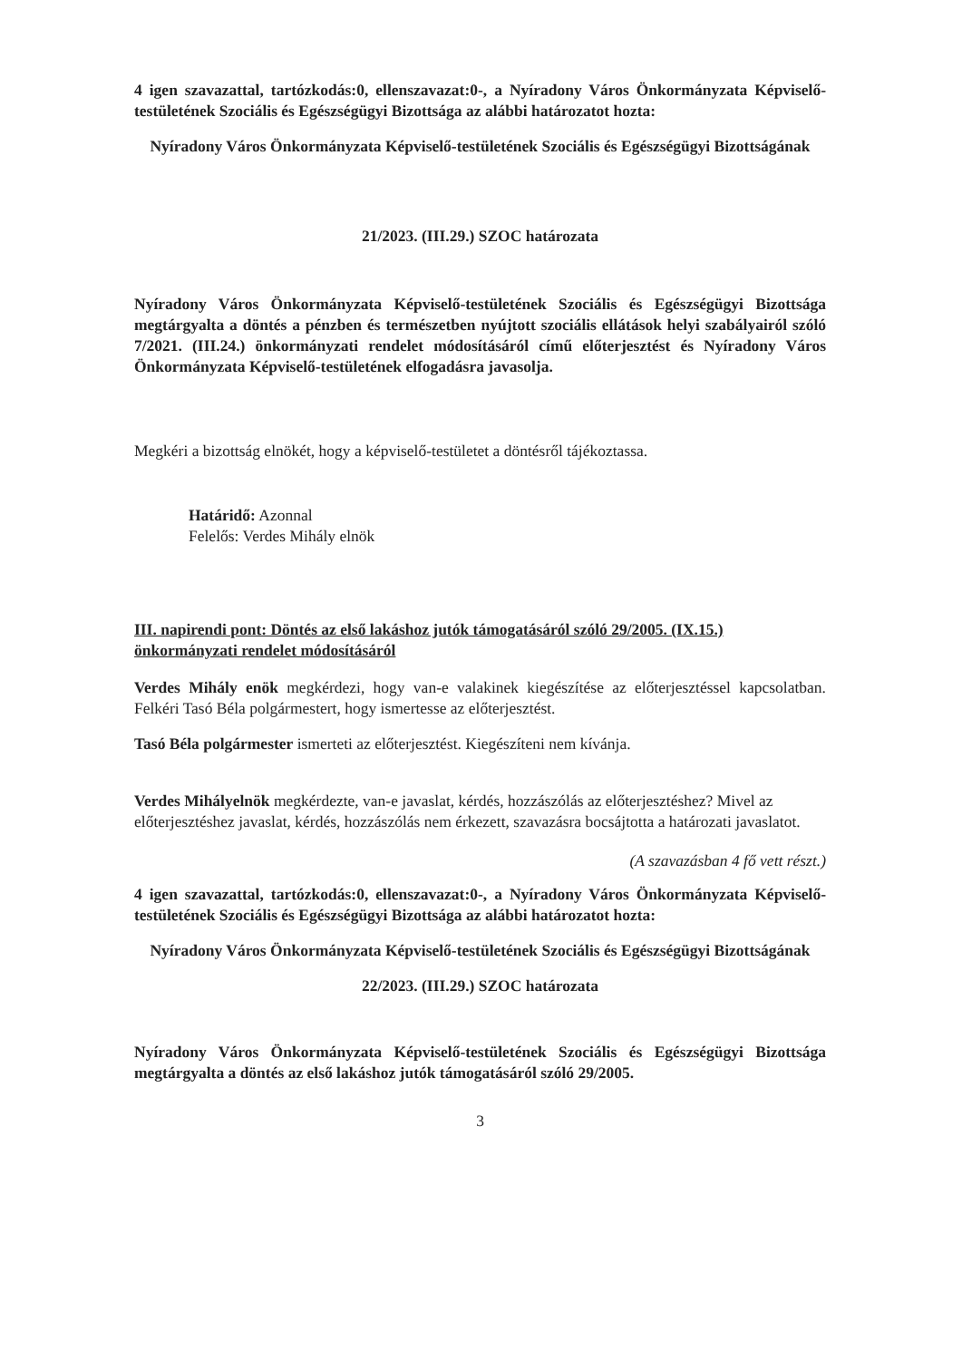4 igen szavazattal, tartózkodás:0, ellenszavazat:0-, a Nyíradony Város Önkormányzata Képviselő-testületének Szociális és Egészségügyi Bizottsága az alábbi határozatot hozta:
Nyíradony Város Önkormányzata Képviselő-testületének Szociális és Egészségügyi Bizottságának
21/2023. (III.29.) SZOC határozata
Nyíradony Város Önkormányzata Képviselő-testületének Szociális és Egészségügyi Bizottsága megtárgyalta a döntés a pénzben és természetben nyújtott szociális ellátások helyi szabályairól szóló 7/2021. (III.24.) önkormányzati rendelet módosításáról című előterjesztést és Nyíradony Város Önkormányzata Képviselő-testületének elfogadásra javasolja.
Megkéri a bizottság elnökét, hogy a képviselő-testületet a döntésről tájékoztassa.
Határidő: Azonnal
Felelős: Verdes Mihály elnök
III. napirendi pont: Döntés az első lakáshoz jutók támogatásáról szóló 29/2005. (IX.15.) önkormányzati rendelet módosításáról
Verdes Mihály enök megkérdezi, hogy van-e valakinek kiegészítése az előterjesztéssel kapcsolatban. Felkéri Tasó Béla polgármestert, hogy ismertesse az előterjesztést.
Tasó Béla polgármester ismerteti az előterjesztést. Kiegészíteni nem kívánja.
Verdes Mihályelnök megkérdezte, van-e javaslat, kérdés, hozzászólás az előterjesztéshez? Mivel az előterjesztéshez javaslat, kérdés, hozzászólás nem érkezett, szavazásra bocsájtotta a határozati javaslatot.
(A szavazásban 4 fő vett részt.)
4 igen szavazattal, tartózkodás:0, ellenszavazat:0-, a Nyíradony Város Önkormányzata Képviselő-testületének Szociális és Egészségügyi Bizottsága az alábbi határozatot hozta:
Nyíradony Város Önkormányzata Képviselő-testületének Szociális és Egészségügyi Bizottságának
22/2023. (III.29.) SZOC határozata
Nyíradony Város Önkormányzata Képviselő-testületének Szociális és Egészségügyi Bizottsága megtárgyalta a döntés az első lakáshoz jutók támogatásáról szóló 29/2005.
3